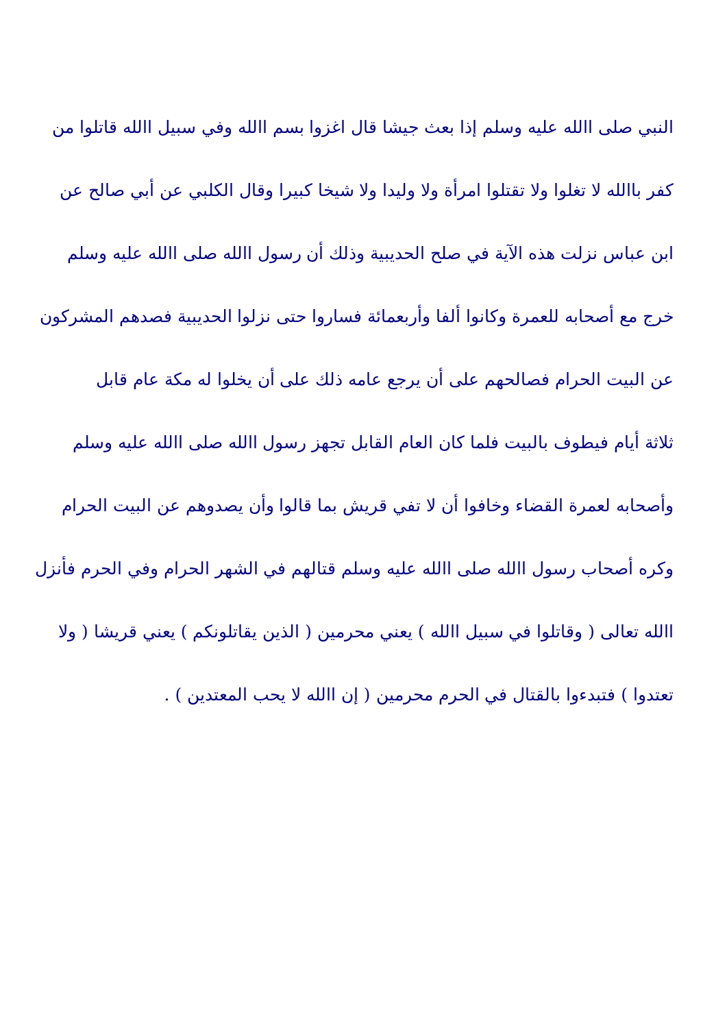النبي صلى االله عليه وسلم إذا بعث جيشا قال اغزوا بسم االله وفي سبيل االله قاتلوا من
كفر باالله لا تغلوا ولا تقتلوا امرأة ولا وليدا ولا شيخا كبيرا وقال الكلبي عن أبي صالح عن
ابن عباس نزلت هذه الآية في صلح الحديبية وذلك أن رسول االله صلى االله عليه وسلم
خرج مع أصحابه للعمرة وكانوا ألفا وأربعمائة فساروا حتى نزلوا الحديبية فصدهم المشركون
عن البيت الحرام فصالحهم على أن يرجع عامه ذلك على أن يخلوا له مكة عام قابل
ثلاثة أيام فيطوف بالبيت فلما كان العام القابل تجهز رسول االله صلى االله عليه وسلم
وأصحابه لعمرة القضاء وخافوا أن لا تفي قريش بما قالوا وأن يصدوهم عن البيت الحرام
وكره أصحاب رسول االله صلى االله عليه وسلم قتالهم في الشهر الحرام وفي الحرم فأنزل
االله تعالى ( وقاتلوا في سبيل االله ) يعني محرمين ( الذين يقاتلونكم ) يعني قريشا ( ولا
تعتدوا ) فتبدءوا بالقتال في الحرم محرمين ( إن االله لا يحب المعتدين ) .